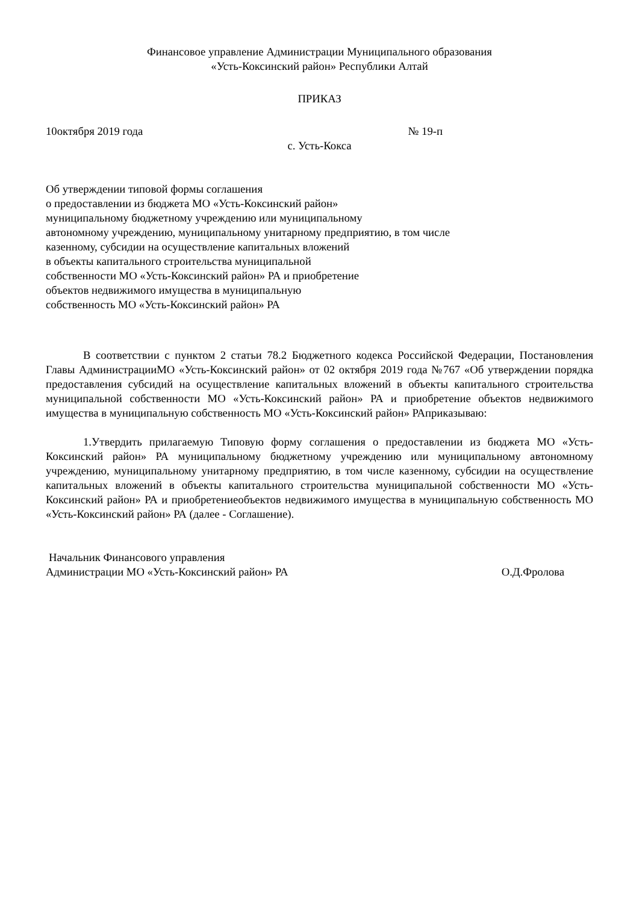Финансовое управление Администрации Муниципального образования
«Усть-Коксинский район» Республики Алтай
ПРИКАЗ
10октября 2019 года № 19-п
с. Усть-Кокса
Об утверждении типовой формы соглашения
о предоставлении из бюджета МО «Усть-Коксинский район»
муниципальному бюджетному учреждению или муниципальному
автономному учреждению, муниципальному унитарному предприятию, в том числе
казенному, субсидии на осуществление капитальных вложений
в объекты капитального строительства муниципальной
собственности МО «Усть-Коксинский район» РА и приобретение
объектов недвижимого имущества в муниципальную
собственность МО «Усть-Коксинский район» РА
В соответствии с пунктом 2 статьи 78.2 Бюджетного кодекса Российской Федерации, Постановления Главы АдминистрацииМО «Усть-Коксинский район» от 02 октября 2019 года №767 «Об утверждении порядка предоставления субсидий на осуществление капитальных вложений в объекты капитального строительства муниципальной собственности МО «Усть-Коксинский район» РА и приобретение объектов недвижимого имущества в муниципальную собственность МО «Усть-Коксинский район» РАприказываю:
1.Утвердить прилагаемую Типовую форму соглашения о предоставлении из бюджета МО «Усть-Коксинский район» РА муниципальному бюджетному учреждению или муниципальному автономному учреждению, муниципальному унитарному предприятию, в том числе казенному, субсидии на осуществление капитальных вложений в объекты капитального строительства муниципальной собственности МО «Усть-Коксинский район» РА и приобретениеобъектов недвижимого имущества в муниципальную собственность МО «Усть-Коксинский район» РА (далее - Соглашение).
Начальник Финансового управления
Администрации МО «Усть-Коксинский район» РА О.Д.Фролова